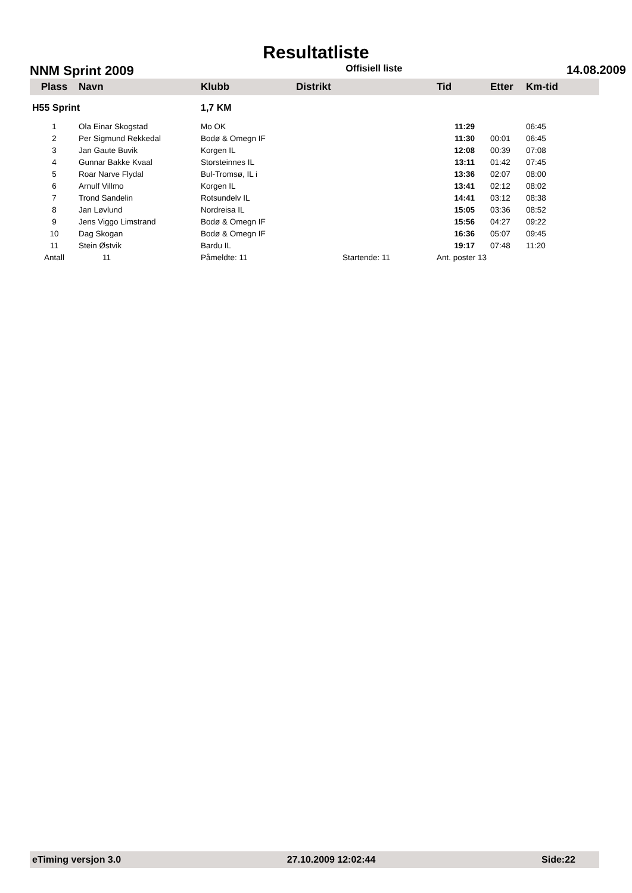Resultatliste
NNM Sprint 2009 Offisiell liste 14.08.2009
| Plass | Navn | Klubb | Distrikt | Tid | Etter | Km-tid |
| --- | --- | --- | --- | --- | --- | --- |
| H55 Sprint | | 1,7 KM | | | | |
| 1 | Ola Einar Skogstad | Mo OK | | 11:29 | | 06:45 |
| 2 | Per Sigmund Rekkedal | Bodø & Omegn IF | | 11:30 | 00:01 | 06:45 |
| 3 | Jan Gaute Buvik | Korgen IL | | 12:08 | 00:39 | 07:08 |
| 4 | Gunnar Bakke Kvaal | Storsteinnes IL | | 13:11 | 01:42 | 07:45 |
| 5 | Roar Narve Flydal | Bul-Tromsø, IL i | | 13:36 | 02:07 | 08:00 |
| 6 | Arnulf Villmo | Korgen IL | | 13:41 | 02:12 | 08:02 |
| 7 | Trond Sandelin | Rotsundelv IL | | 14:41 | 03:12 | 08:38 |
| 8 | Jan Løvlund | Nordreisa IL | | 15:05 | 03:36 | 08:52 |
| 9 | Jens Viggo Limstrand | Bodø & Omegn IF | | 15:56 | 04:27 | 09:22 |
| 10 | Dag Skogan | Bodø & Omegn IF | | 16:36 | 05:07 | 09:45 |
| 11 | Stein Østvik | Bardu IL | | 19:17 | 07:48 | 11:20 |
| Antall | 11 | Påmeldte: 11 | Startende: 11 | Ant. poster 13 | | |
eTiming versjon 3.0 27.10.2009 12:02:44 Side:22